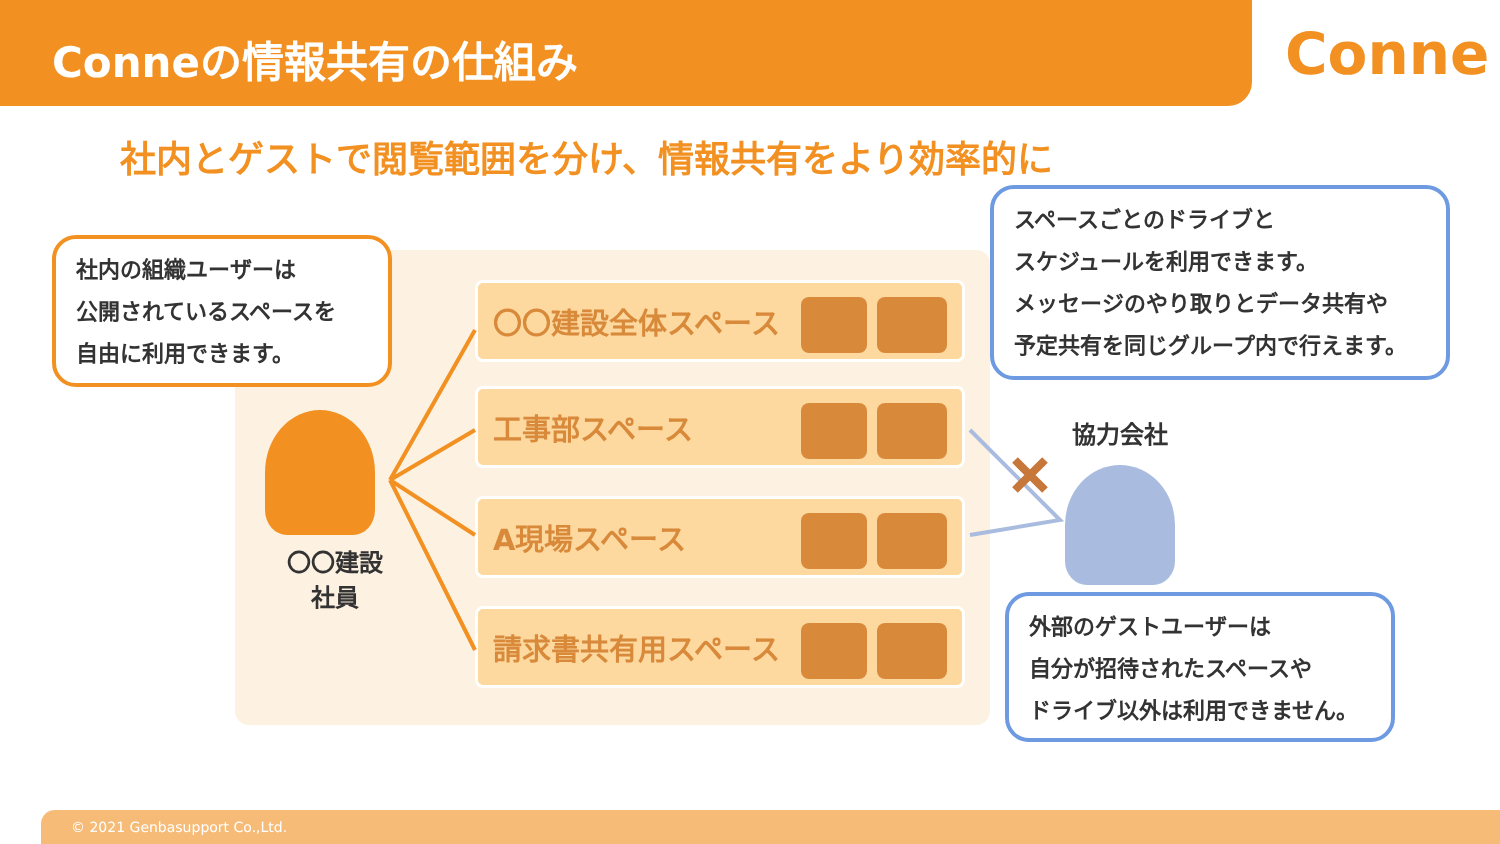Conneの情報共有の仕組み
Conne
社内とゲストで閲覧範囲を分け、情報共有をより効率的に
社内の組織ユーザーは
公開されているスペースを
自由に利用できます。
〇〇建設
社員
〇〇建設全体スペース
工事部スペース
A現場スペース
請求書共有用スペース
スペースごとのドライブと
スケジュールを利用できます。
メッセージのやり取りとデータ共有や
予定共有を同じグループ内で行えます。
協力会社
外部のゲストユーザーは
自分が招待されたスペースや
ドライブ以外は利用できません。
© 2021 Genbasupport Co.,Ltd.